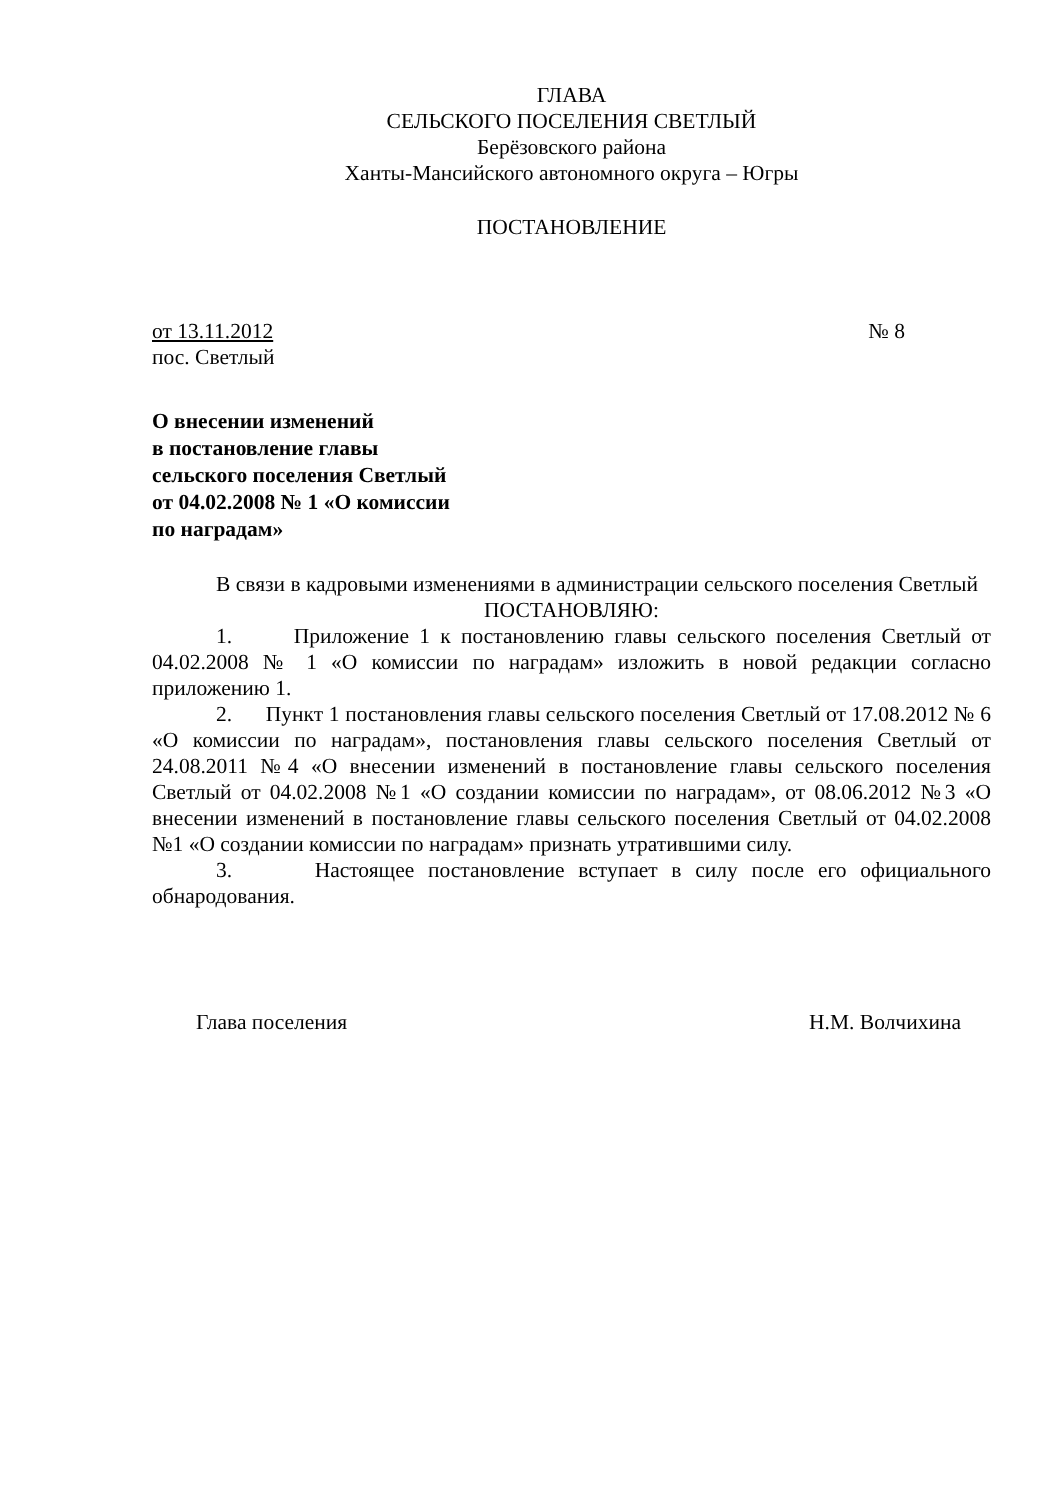ГЛАВА
СЕЛЬСКОГО ПОСЕЛЕНИЯ СВЕТЛЫЙ
Берёзовского района
Ханты-Мансийского автономного округа – Югры
ПОСТАНОВЛЕНИЕ
от 13.11.2012 № 8
пос. Светлый
О внесении изменений
в постановление главы
сельского поселения Светлый
от 04.02.2008 № 1 «О комиссии
по наградам»
В связи в кадровыми изменениями в администрации сельского поселения Светлый
ПОСТАНОВЛЯЮ:
1. Приложение 1 к постановлению главы сельского поселения Светлый от 04.02.2008 № 1 «О комиссии по наградам» изложить в новой редакции согласно приложению 1.
2. Пункт 1 постановления главы сельского поселения Светлый от 17.08.2012 № 6 «О комиссии по наградам», постановления главы сельского поселения Светлый от 24.08.2011 №4 «О внесении изменений в постановление главы сельского поселения Светлый от 04.02.2008 №1 «О создании комиссии по наградам», от 08.06.2012 №3 «О внесении изменений в постановление главы сельского поселения Светлый от 04.02.2008 №1 «О создании комиссии по наградам» признать утратившими силу.
3. Настоящее постановление вступает в силу после его официального обнародования.
Глава поселения Н.М. Волчихина